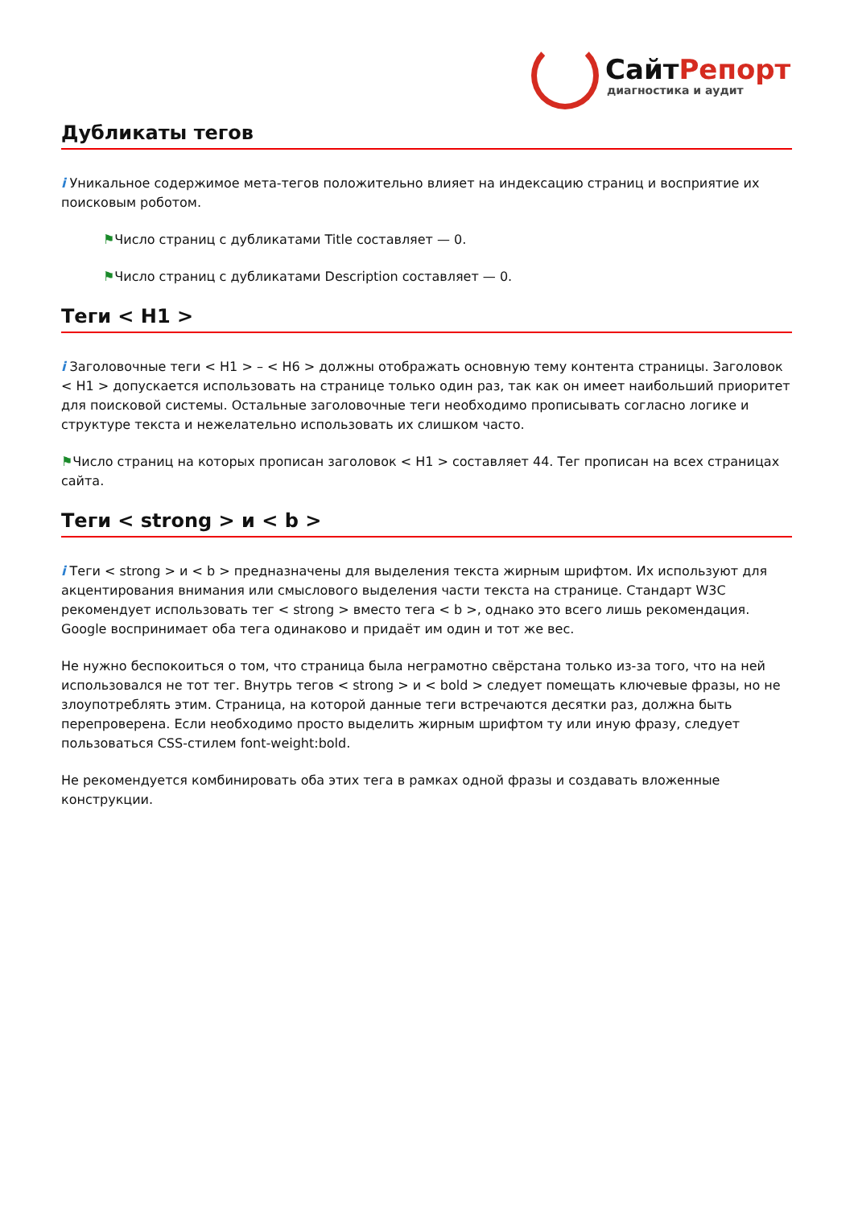СайтРепорт
диагностика и аудит
Дубликаты тегов
i Уникальное содержимое мета-тегов положительно влияет на индексацию страниц и восприятие их поисковым роботом.
⚑Число страниц с дубликатами Title составляет — 0.
⚑Число страниц с дубликатами Description составляет — 0.
Теги < H1 >
i Заголовочные теги < H1 > – < H6 > должны отображать основную тему контента страницы. Заголовок < H1 > допускается использовать на странице только один раз, так как он имеет наибольший приоритет для поисковой системы. Остальные заголовочные теги необходимо прописывать согласно логике и структуре текста и нежелательно использовать их слишком часто.
⚑Число страниц на которых прописан заголовок < H1 > составляет 44. Тег прописан на всех страницах сайта.
Теги < strong > и < b >
i Теги < strong > и < b > предназначены для выделения текста жирным шрифтом. Их используют для акцентирования внимания или смыслового выделения части текста на странице. Стандарт W3C рекомендует использовать тег < strong > вместо тега < b >, однако это всего лишь рекомендация. Google воспринимает оба тега одинаково и придаёт им один и тот же вес.
Не нужно беспокоиться о том, что страница была неграмотно свёрстана только из-за того, что на ней использовался не тот тег. Внутрь тегов < strong > и < bold > следует помещать ключевые фразы, но не злоупотреблять этим. Страница, на которой данные теги встречаются десятки раз, должна быть перепроверена. Если необходимо просто выделить жирным шрифтом ту или иную фразу, следует пользоваться CSS-стилем font-weight:bold.
Не рекомендуется комбинировать оба этих тега в рамках одной фразы и создавать вложенные конструкции.